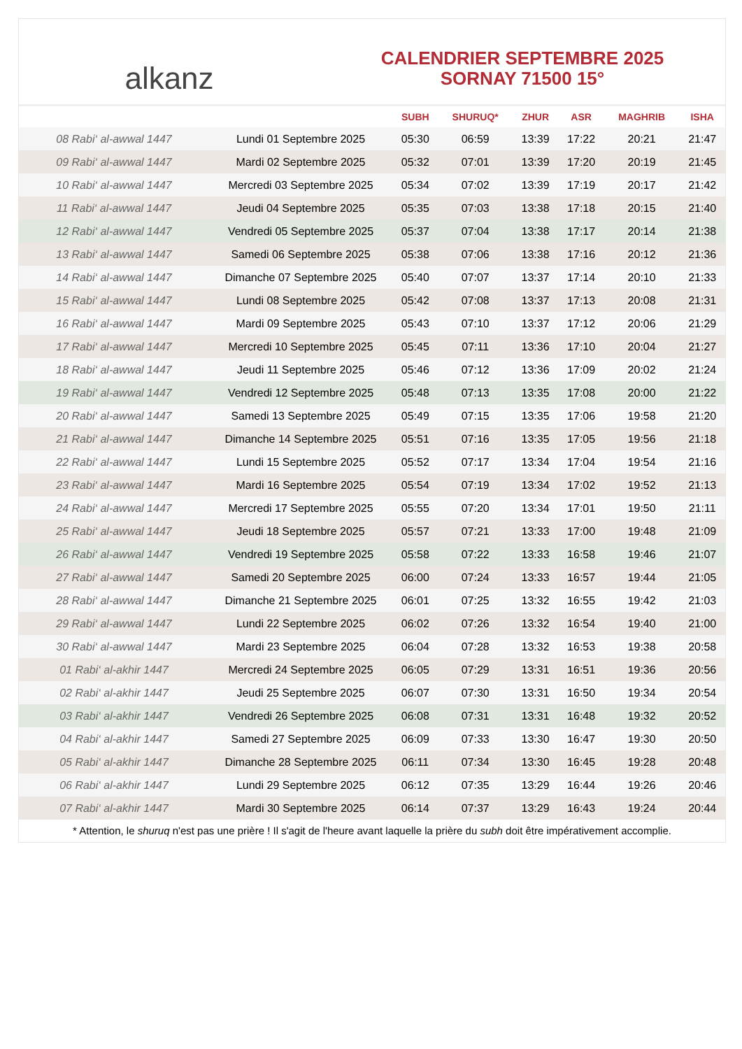alkanz
CALENDRIER SEPTEMBRE 2025
SORNAY 71500 15°
| | | SUBH | SHURUQ* | ZHUR | ASR | MAGHRIB | ISHA |
| --- | --- | --- | --- | --- | --- | --- | --- |
| 08 Rabi‘ al-awwal 1447 | Lundi 01 Septembre 2025 | 05:30 | 06:59 | 13:39 | 17:22 | 20:21 | 21:47 |
| 09 Rabi‘ al-awwal 1447 | Mardi 02 Septembre 2025 | 05:32 | 07:01 | 13:39 | 17:20 | 20:19 | 21:45 |
| 10 Rabi‘ al-awwal 1447 | Mercredi 03 Septembre 2025 | 05:34 | 07:02 | 13:39 | 17:19 | 20:17 | 21:42 |
| 11 Rabi‘ al-awwal 1447 | Jeudi 04 Septembre 2025 | 05:35 | 07:03 | 13:38 | 17:18 | 20:15 | 21:40 |
| 12 Rabi‘ al-awwal 1447 | Vendredi 05 Septembre 2025 | 05:37 | 07:04 | 13:38 | 17:17 | 20:14 | 21:38 |
| 13 Rabi‘ al-awwal 1447 | Samedi 06 Septembre 2025 | 05:38 | 07:06 | 13:38 | 17:16 | 20:12 | 21:36 |
| 14 Rabi‘ al-awwal 1447 | Dimanche 07 Septembre 2025 | 05:40 | 07:07 | 13:37 | 17:14 | 20:10 | 21:33 |
| 15 Rabi‘ al-awwal 1447 | Lundi 08 Septembre 2025 | 05:42 | 07:08 | 13:37 | 17:13 | 20:08 | 21:31 |
| 16 Rabi‘ al-awwal 1447 | Mardi 09 Septembre 2025 | 05:43 | 07:10 | 13:37 | 17:12 | 20:06 | 21:29 |
| 17 Rabi‘ al-awwal 1447 | Mercredi 10 Septembre 2025 | 05:45 | 07:11 | 13:36 | 17:10 | 20:04 | 21:27 |
| 18 Rabi‘ al-awwal 1447 | Jeudi 11 Septembre 2025 | 05:46 | 07:12 | 13:36 | 17:09 | 20:02 | 21:24 |
| 19 Rabi‘ al-awwal 1447 | Vendredi 12 Septembre 2025 | 05:48 | 07:13 | 13:35 | 17:08 | 20:00 | 21:22 |
| 20 Rabi‘ al-awwal 1447 | Samedi 13 Septembre 2025 | 05:49 | 07:15 | 13:35 | 17:06 | 19:58 | 21:20 |
| 21 Rabi‘ al-awwal 1447 | Dimanche 14 Septembre 2025 | 05:51 | 07:16 | 13:35 | 17:05 | 19:56 | 21:18 |
| 22 Rabi‘ al-awwal 1447 | Lundi 15 Septembre 2025 | 05:52 | 07:17 | 13:34 | 17:04 | 19:54 | 21:16 |
| 23 Rabi‘ al-awwal 1447 | Mardi 16 Septembre 2025 | 05:54 | 07:19 | 13:34 | 17:02 | 19:52 | 21:13 |
| 24 Rabi‘ al-awwal 1447 | Mercredi 17 Septembre 2025 | 05:55 | 07:20 | 13:34 | 17:01 | 19:50 | 21:11 |
| 25 Rabi‘ al-awwal 1447 | Jeudi 18 Septembre 2025 | 05:57 | 07:21 | 13:33 | 17:00 | 19:48 | 21:09 |
| 26 Rabi‘ al-awwal 1447 | Vendredi 19 Septembre 2025 | 05:58 | 07:22 | 13:33 | 16:58 | 19:46 | 21:07 |
| 27 Rabi‘ al-awwal 1447 | Samedi 20 Septembre 2025 | 06:00 | 07:24 | 13:33 | 16:57 | 19:44 | 21:05 |
| 28 Rabi‘ al-awwal 1447 | Dimanche 21 Septembre 2025 | 06:01 | 07:25 | 13:32 | 16:55 | 19:42 | 21:03 |
| 29 Rabi‘ al-awwal 1447 | Lundi 22 Septembre 2025 | 06:02 | 07:26 | 13:32 | 16:54 | 19:40 | 21:00 |
| 30 Rabi‘ al-awwal 1447 | Mardi 23 Septembre 2025 | 06:04 | 07:28 | 13:32 | 16:53 | 19:38 | 20:58 |
| 01 Rabi‘ al-akhir 1447 | Mercredi 24 Septembre 2025 | 06:05 | 07:29 | 13:31 | 16:51 | 19:36 | 20:56 |
| 02 Rabi‘ al-akhir 1447 | Jeudi 25 Septembre 2025 | 06:07 | 07:30 | 13:31 | 16:50 | 19:34 | 20:54 |
| 03 Rabi‘ al-akhir 1447 | Vendredi 26 Septembre 2025 | 06:08 | 07:31 | 13:31 | 16:48 | 19:32 | 20:52 |
| 04 Rabi‘ al-akhir 1447 | Samedi 27 Septembre 2025 | 06:09 | 07:33 | 13:30 | 16:47 | 19:30 | 20:50 |
| 05 Rabi‘ al-akhir 1447 | Dimanche 28 Septembre 2025 | 06:11 | 07:34 | 13:30 | 16:45 | 19:28 | 20:48 |
| 06 Rabi‘ al-akhir 1447 | Lundi 29 Septembre 2025 | 06:12 | 07:35 | 13:29 | 16:44 | 19:26 | 20:46 |
| 07 Rabi‘ al-akhir 1447 | Mardi 30 Septembre 2025 | 06:14 | 07:37 | 13:29 | 16:43 | 19:24 | 20:44 |
* Attention, le shuruq n'est pas une prière ! Il s'agit de l'heure avant laquelle la prière du subh doit être impérativement accomplie.